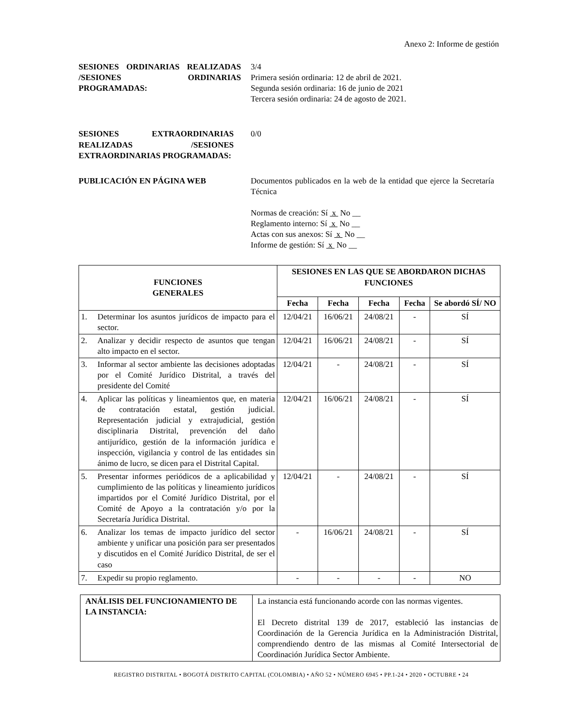Anexo 2: Informe de gestión
SESIONES ORDINARIAS REALIZADAS /SESIONES ORDINARIAS PROGRAMADAS:
3/4
Primera sesión ordinaria: 12 de abril de 2021.
Segunda sesión ordinaria: 16 de junio de 2021
Tercera sesión ordinaria: 24 de agosto de 2021.
SESIONES EXTRAORDINARIAS REALIZADAS /SESIONES EXTRAORDINARIAS PROGRAMADAS:
0/0
PUBLICACIÓN EN PÁGINA WEB Documentos publicados en la web de la entidad que ejerce la Secretaría Técnica
Normas de creación: Sí x No __
Reglamento interno: Sí x No __
Actas con sus anexos: Sí x No __
Informe de gestión: Sí x No __
| FUNCIONES GENERALES | SESIONES EN LAS QUE SE ABORDARON DICHAS FUNCIONES | | | | |
| --- | --- | --- | --- | --- | --- |
| | Fecha | Fecha | Fecha | Fecha | Se abordó SÍ/ NO |
| 1. Determinar los asuntos jurídicos de impacto para el sector. | 12/04/21 | 16/06/21 | 24/08/21 | - | SÍ |
| 2. Analizar y decidir respecto de asuntos que tengan alto impacto en el sector. | 12/04/21 | 16/06/21 | 24/08/21 | - | SÍ |
| 3. Informar al sector ambiente las decisiones adoptadas por el Comité Jurídico Distrital, a través del presidente del Comité | 12/04/21 | - | 24/08/21 | - | SÍ |
| 4. Aplicar las políticas y lineamientos que, en materia de contratación estatal, gestión judicial. Representación judicial y extrajudicial, gestión disciplinaria Distrital, prevención del daño antijurídico, gestión de la información jurídica e inspección, vigilancia y control de las entidades sin ánimo de lucro, se dicen para el Distrital Capital. | 12/04/21 | 16/06/21 | 24/08/21 | - | SÍ |
| 5. Presentar informes periódicos de a aplicabilidad y cumplimiento de las políticas y lineamiento jurídicos impartidos por el Comité Jurídico Distrital, por el Comité de Apoyo a la contratación y/o por la Secretaría Jurídica Distrital. | 12/04/21 | - | 24/08/21 | - | SÍ |
| 6. Analizar los temas de impacto jurídico del sector ambiente y unificar una posición para ser presentados y discutidos en el Comité Jurídico Distrital, de ser el caso | - | 16/06/21 | 24/08/21 | - | SÍ |
| 7. Expedir su propio reglamento. | - | - | - | - | NO |
| ANÁLISIS DEL FUNCIONAMIENTO DE LA INSTANCIA: | La instancia está funcionando acorde con las normas vigentes. El Decreto distrital 139 de 2017, estableció las instancias de Coordinación de la Gerencia Jurídica en la Administración Distrital, comprendiendo dentro de las mismas al Comité Intersectorial de Coordinación Jurídica Sector Ambiente. |
REGISTRO DISTRITAL • BOGOTÁ DISTRITO CAPITAL (COLOMBIA) • AÑO 52 • NÚMERO 6945 • PP.1-24 • 2020 • OCTUBRE • 24